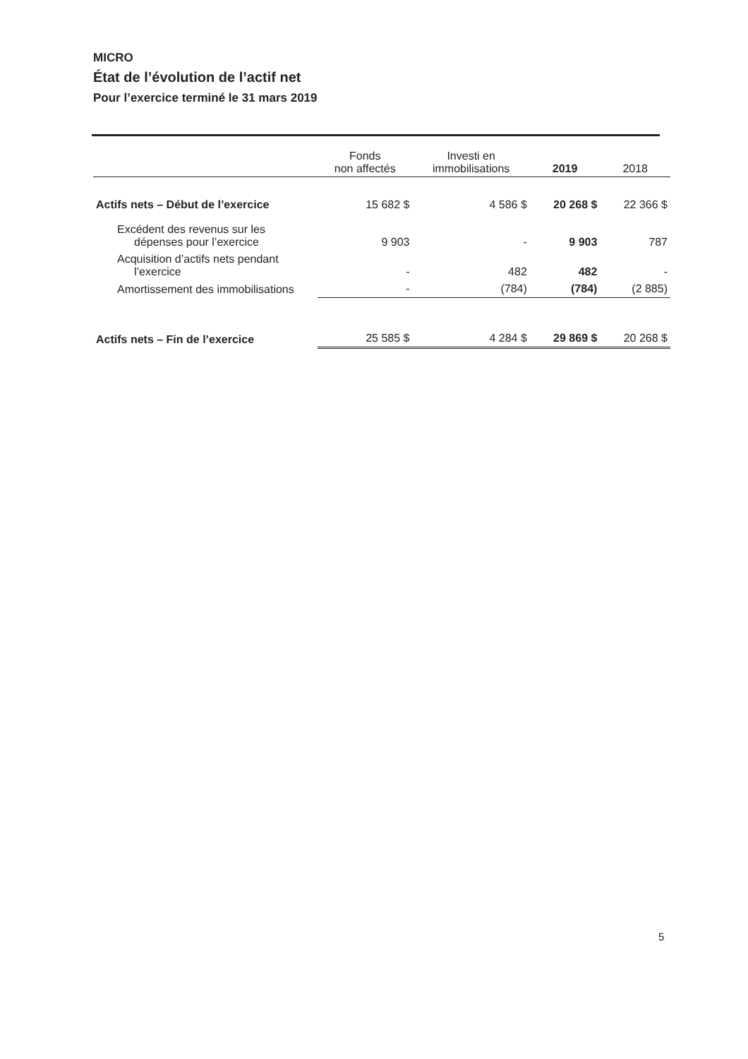MICRO
État de l’évolution de l’actif net
Pour l’exercice terminé le 31 mars 2019
| | Fonds non affectés | Investi en immobilisations | 2019 | 2018 |
| --- | --- | --- | --- | --- |
| Actifs nets – Début de l’exercice | 15 682 $ | 4 586 $ | 20 268 $ | 22 366 $ |
| Excédent des revenus sur les dépenses pour l’exercice | 9 903 | - | 9 903 | 787 |
| Acquisition d’actifs nets pendant l’exercice | - | 482 | 482 | - |
| Amortissement des immobilisations | - | (784) | (784) | (2 885) |
| Actifs nets – Fin de l’exercice | 25 585 $ | 4 284 $ | 29 869 $ | 20 268 $ |
5